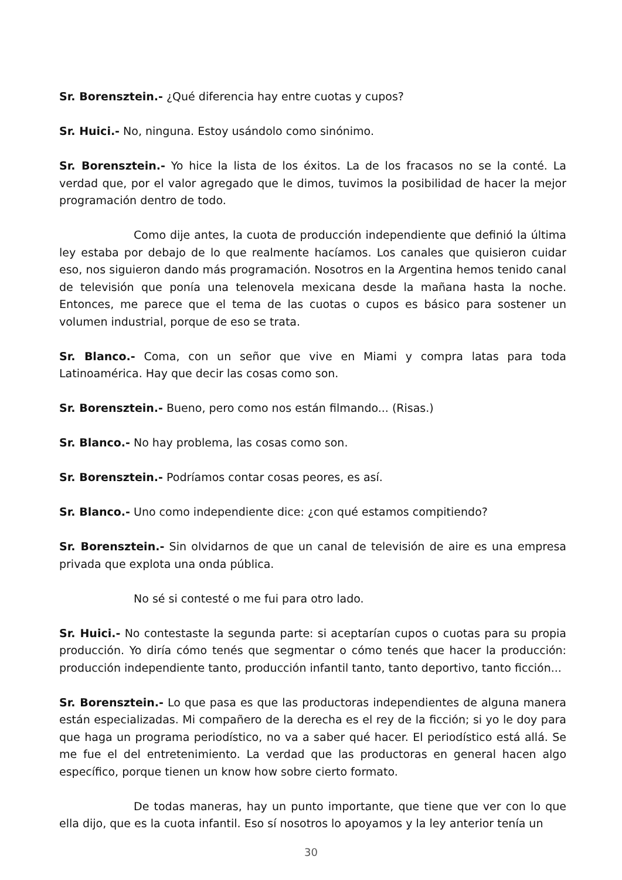Sr. Borensztein.- ¿Qué diferencia hay entre cuotas y cupos?
Sr. Huici.- No, ninguna. Estoy usándolo como sinónimo.
Sr. Borensztein.- Yo hice la lista de los éxitos. La de los fracasos no se la conté. La verdad que, por el valor agregado que le dimos, tuvimos la posibilidad de hacer la mejor programación dentro de todo.
Como dije antes, la cuota de producción independiente que definió la última ley estaba por debajo de lo que realmente hacíamos. Los canales que quisieron cuidar eso, nos siguieron dando más programación. Nosotros en la Argentina hemos tenido canal de televisión que ponía una telenovela mexicana desde la mañana hasta la noche. Entonces, me parece que el tema de las cuotas o cupos es básico para sostener un volumen industrial, porque de eso se trata.
Sr. Blanco.- Coma, con un señor que vive en Miami y compra latas para toda Latinoamérica. Hay que decir las cosas como son.
Sr. Borensztein.- Bueno, pero como nos están filmando... (Risas.)
Sr. Blanco.- No hay problema, las cosas como son.
Sr. Borensztein.- Podríamos contar cosas peores, es así.
Sr. Blanco.- Uno como independiente dice: ¿con qué estamos compitiendo?
Sr. Borensztein.- Sin olvidarnos de que un canal de televisión de aire es una empresa privada que explota una onda pública.
No sé si contesté o me fui para otro lado.
Sr. Huici.- No contestaste la segunda parte: si aceptarían cupos o cuotas para su propia producción. Yo diría cómo tenés que segmentar o cómo tenés que hacer la producción: producción independiente tanto, producción infantil tanto, tanto deportivo, tanto ficción...
Sr. Borensztein.- Lo que pasa es que las productoras independientes de alguna manera están especializadas. Mi compañero de la derecha es el rey de la ficción; si yo le doy para que haga un programa periodístico, no va a saber qué hacer. El periodístico está allá. Se me fue el del entretenimiento. La verdad que las productoras en general hacen algo específico, porque tienen un know how sobre cierto formato.
De todas maneras, hay un punto importante, que tiene que ver con lo que ella dijo, que es la cuota infantil. Eso sí nosotros lo apoyamos y la ley anterior tenía un
30